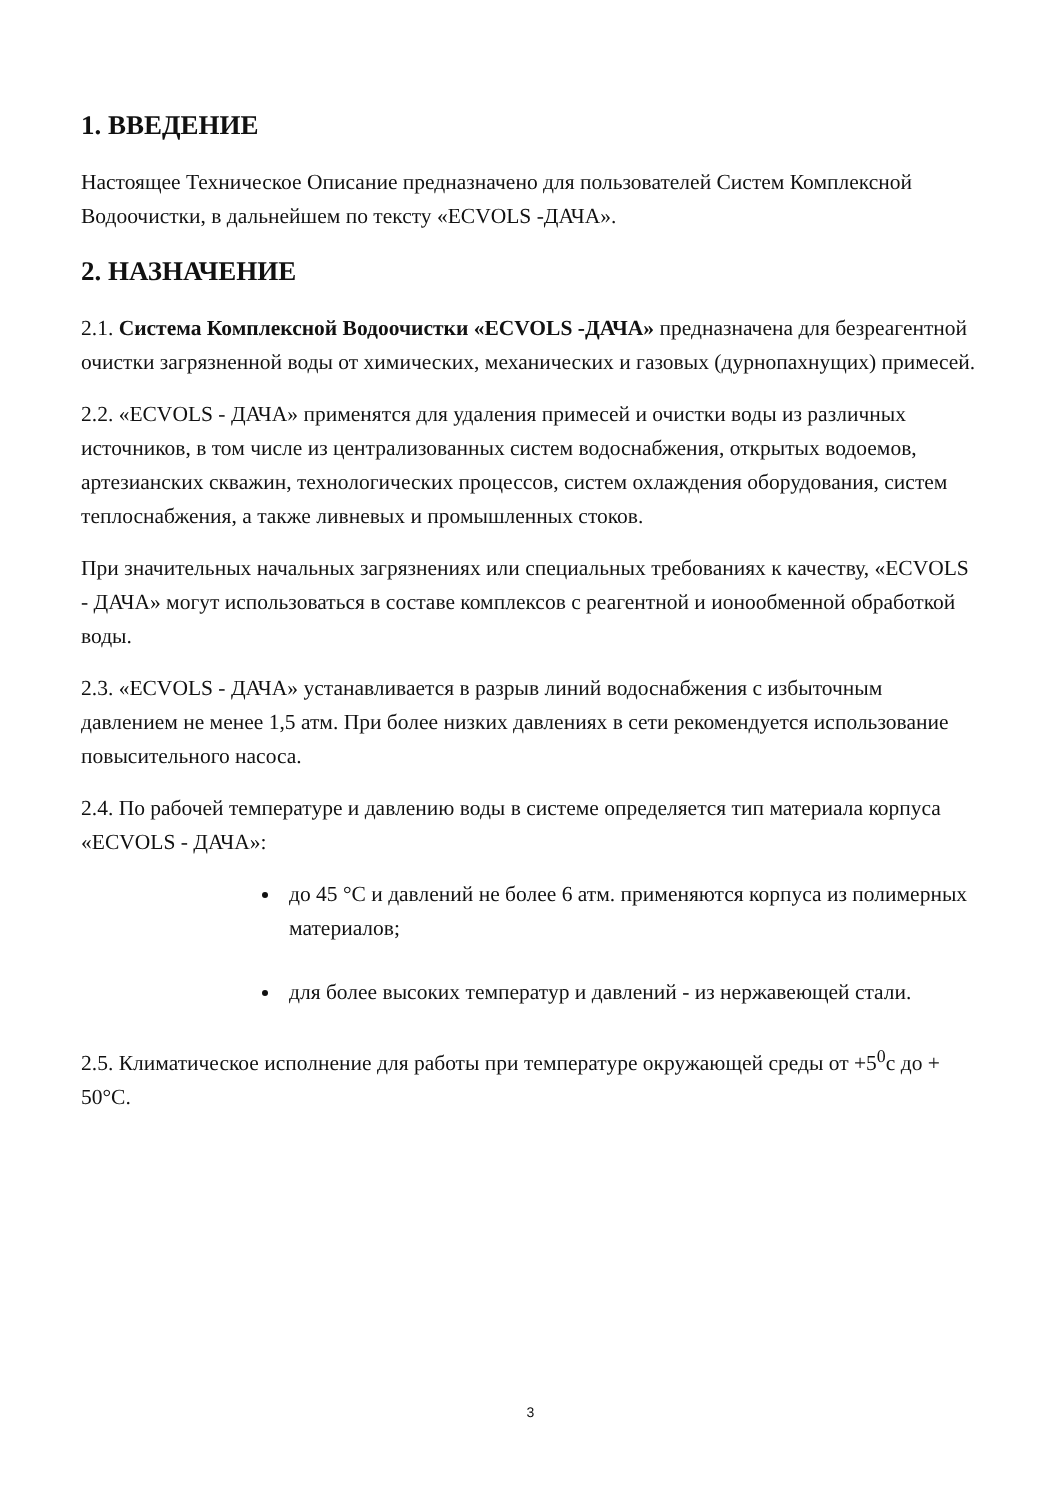1. ВВЕДЕНИЕ
Настоящее Техническое Описание предназначено для пользователей Систем Комплексной Водоочистки, в дальнейшем по тексту «ECVOLS -ДАЧА».
2. НАЗНАЧЕНИЕ
2.1. Система Комплексной Водоочистки «ECVOLS -ДАЧА» предназначена для безреагентной очистки загрязненной воды от химических, механических и газовых (дурнопахнущих) примесей.
2.2. «ECVOLS - ДАЧА» применятся для удаления примесей и очистки воды из различных источников, в том числе из централизованных систем водоснабжения, открытых водоемов, артезианских скважин, технологических процессов, систем охлаждения оборудования, систем теплоснабжения, а также ливневых и промышленных стоков.
При значительных начальных загрязнениях или специальных требованиях к качеству, «ECVOLS - ДАЧА» могут использоваться в составе комплексов с реагентной и ионообменной обработкой воды.
2.3. «ECVOLS - ДАЧА» устанавливается в разрыв линий водоснабжения с избыточным давлением не менее 1,5 атм. При более низких давлениях в сети рекомендуется использование повысительного насоса.
2.4. По рабочей температуре и давлению воды в системе определяется тип материала корпуса «ECVOLS - ДАЧА»:
до 45 °С и давлений не более 6 атм. применяются корпуса из полимерных материалов;
для более высоких температур и давлений - из нержавеющей стали.
2.5. Климатическое исполнение для работы при температуре окружающей среды от +5<sup>0</sup>с до + 50°С.
3